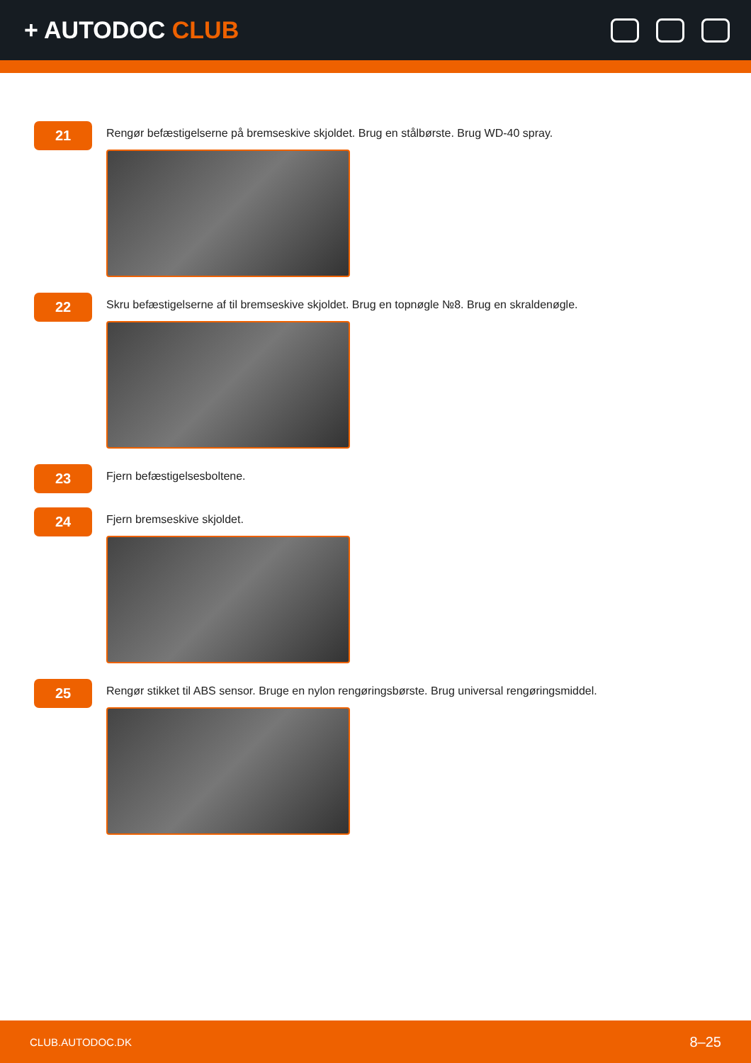+ AUTODOC CLUB
21
Rengør befæstigelserne på bremseskive skjoldet. Brug en stålbørste. Brug WD-40 spray.
22
Skru befæstigelserne af til bremseskive skjoldet. Brug en topnøgle №8. Brug en skraldenøgle.
23
Fjern befæstigelsesboltene.
24
Fjern bremseskive skjoldet.
25
Rengør stikket til ABS sensor. Bruge en nylon rengøringsbørste. Brug universal rengøringsmiddel.
CLUB.AUTODOC.DK 8–25